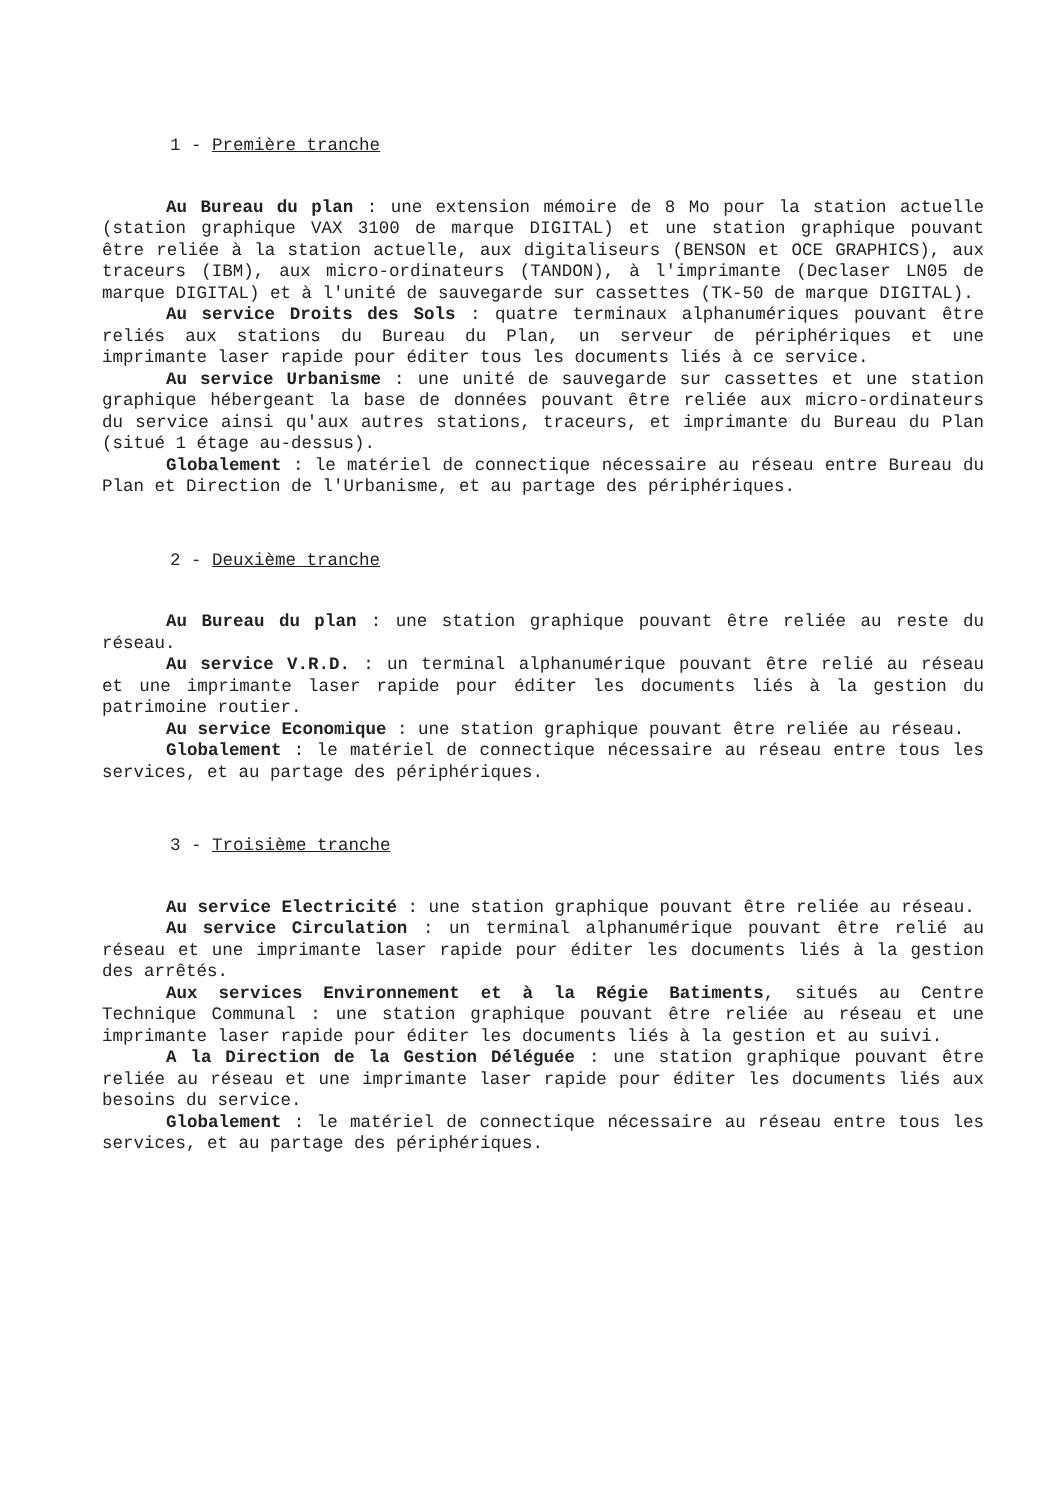1 - Première tranche
Au Bureau du plan : une extension mémoire de 8 Mo pour la station actuelle (station graphique VAX 3100 de marque DIGITAL) et une station graphique pouvant être reliée à la station actuelle, aux digitaliseurs (BENSON et OCE GRAPHICS), aux traceurs (IBM), aux micro-ordinateurs (TANDON), à l'imprimante (Declaser LN05 de marque DIGITAL) et à l'unité de sauvegarde sur cassettes (TK-50 de marque DIGITAL).
Au service Droits des Sols : quatre terminaux alphanumériques pouvant être reliés aux stations du Bureau du Plan, un serveur de périphériques et une imprimante laser rapide pour éditer tous les documents liés à ce service.
Au service Urbanisme : une unité de sauvegarde sur cassettes et une station graphique hébergeant la base de données pouvant être reliée aux micro-ordinateurs du service ainsi qu'aux autres stations, traceurs, et imprimante du Bureau du Plan (situé 1 étage au-dessus).
Globalement : le matériel de connectique nécessaire au réseau entre Bureau du Plan et Direction de l'Urbanisme, et au partage des périphériques.
2 - Deuxième tranche
Au Bureau du plan : une station graphique pouvant être reliée au reste du réseau.
Au service V.R.D. : un terminal alphanumérique pouvant être relié au réseau et une imprimante laser rapide pour éditer les documents liés à la gestion du patrimoine routier.
Au service Economique : une station graphique pouvant être reliée au réseau.
Globalement : le matériel de connectique nécessaire au réseau entre tous les services, et au partage des périphériques.
3 - Troisième tranche
Au service Electricité : une station graphique pouvant être reliée au réseau.
Au service Circulation : un terminal alphanumérique pouvant être relié au réseau et une imprimante laser rapide pour éditer les documents liés à la gestion des arrêtés.
Aux services Environnement et à la Régie Batiments, situés au Centre Technique Communal : une station graphique pouvant être reliée au réseau et une imprimante laser rapide pour éditer les documents liés à la gestion et au suivi.
A la Direction de la Gestion Déléguée : une station graphique pouvant être reliée au réseau et une imprimante laser rapide pour éditer les documents liés aux besoins du service.
Globalement : le matériel de connectique nécessaire au réseau entre tous les services, et au partage des périphériques.